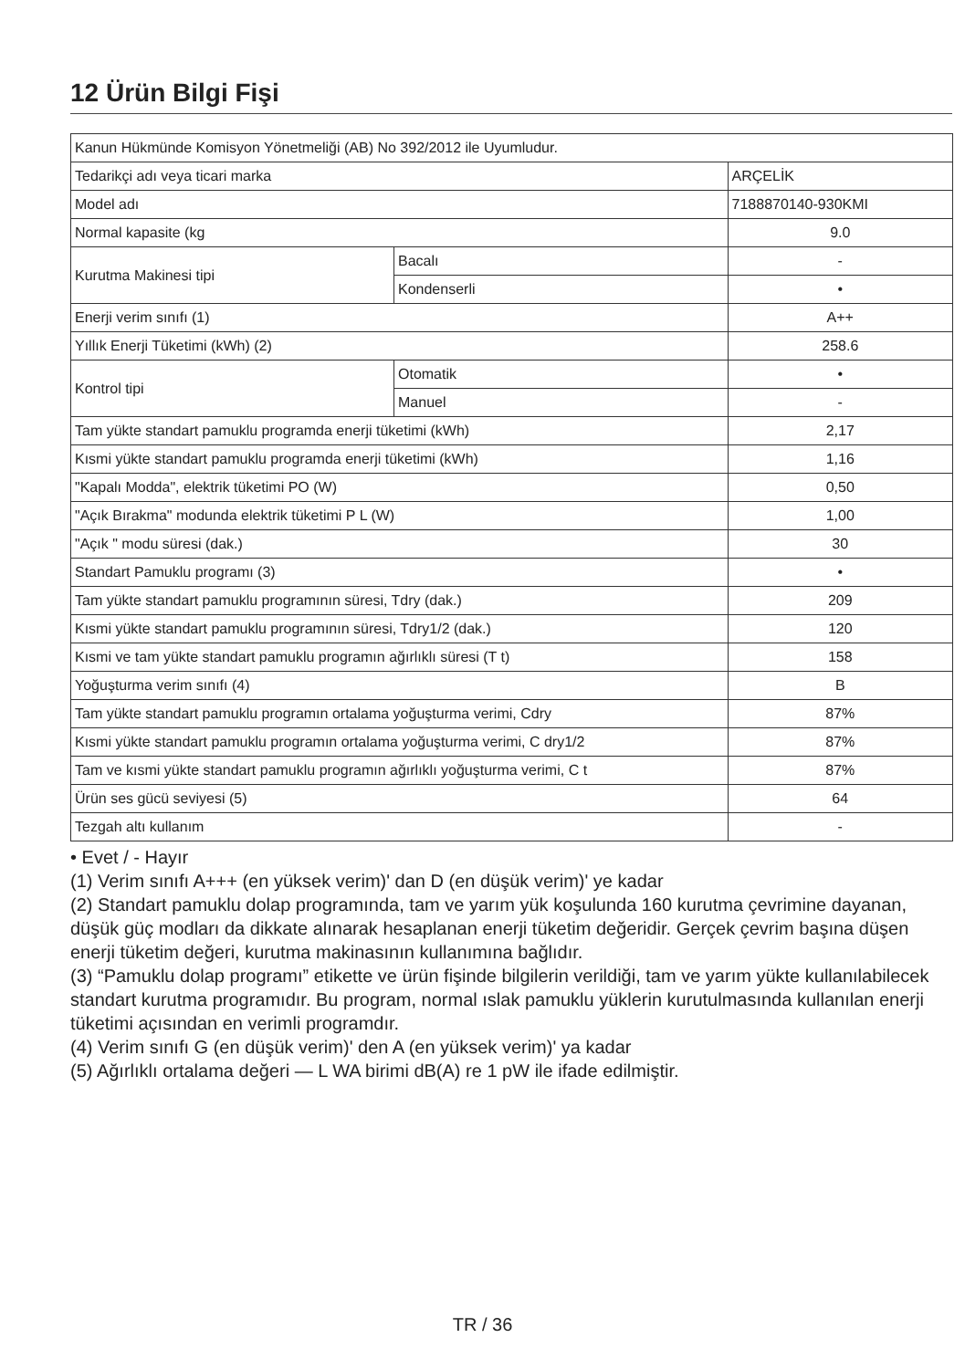12 Ürün Bilgi Fişi
| Kanun Hükmünde Komisyon Yönetmeliği (AB) No 392/2012 ile Uyumludur. | | |
| Tedarikçi adı veya ticari marka | | ARÇELİK |
| Model adı | | 7188870140-930KMI |
| Normal kapasite (kg | | 9.0 |
| Kurutma Makinesi tipi | Bacalı | - |
| | Kondenserli | • |
| Enerji verim sınıfı (1) | | A++ |
| Yıllık Enerji Tüketimi (kWh) (2) | | 258.6 |
| Kontrol tipi | Otomatik | • |
| | Manuel | - |
| Tam yükte standart pamuklu programda enerji tüketimi (kWh) | | 2,17 |
| Kısmi yükte standart pamuklu programda enerji tüketimi (kWh) | | 1,16 |
| "Kapalı Modda", elektrik tüketimi PO (W) | | 0,50 |
| "Açık Bırakma" modunda elektrik tüketimi P L (W) | | 1,00 |
| "Açık " modu süresi (dak.) | | 30 |
| Standart Pamuklu programı (3) | | • |
| Tam yükte standart pamuklu programının süresi, Tdry (dak.) | | 209 |
| Kısmi yükte standart pamuklu programının süresi, Tdry1/2 (dak.) | | 120 |
| Kısmi ve tam yükte standart pamuklu programın ağırlıklı süresi (T t) | | 158 |
| Yoğuşturma verim sınıfı (4) | | B |
| Tam yükte standart pamuklu programın ortalama yoğuşturma verimi, Cdry | | 87% |
| Kısmi yükte standart pamuklu programın ortalama yoğuşturma verimi, C dry1/2 | | 87% |
| Tam ve kısmi yükte standart pamuklu programın ağırlıklı yoğuşturma verimi, C t | | 87% |
| Ürün ses gücü seviyesi (5) | | 64 |
| Tezgah altı kullanım | | - |
• Evet / - Hayır
(1) Verim sınıfı A+++ (en yüksek verim)' dan D (en düşük verim)' ye kadar
(2) Standart pamuklu dolap programında, tam ve yarım yük koşulunda 160 kurutma çevrimine dayanan, düşük güç modları da dikkate alınarak hesaplanan enerji tüketim değeridir. Gerçek çevrim başına düşen enerji tüketim değeri, kurutma makinasının kullanımına bağlıdır.
(3) “Pamuklu dolap programı” etikette ve ürün fişinde bilgilerin verildiği, tam ve yarım yükte kullanılabilecek standart kurutma programıdır. Bu program, normal ıslak pamuklu yüklerin kurutulmasında kullanılan enerji tüketimi açısından en verimli programdır.
(4) Verim sınıfı G (en düşük verim)' den A (en yüksek verim)' ya kadar
(5) Ağırlıklı ortalama değeri — L WA birimi dB(A) re 1 pW ile ifade edilmiştir.
TR / 36